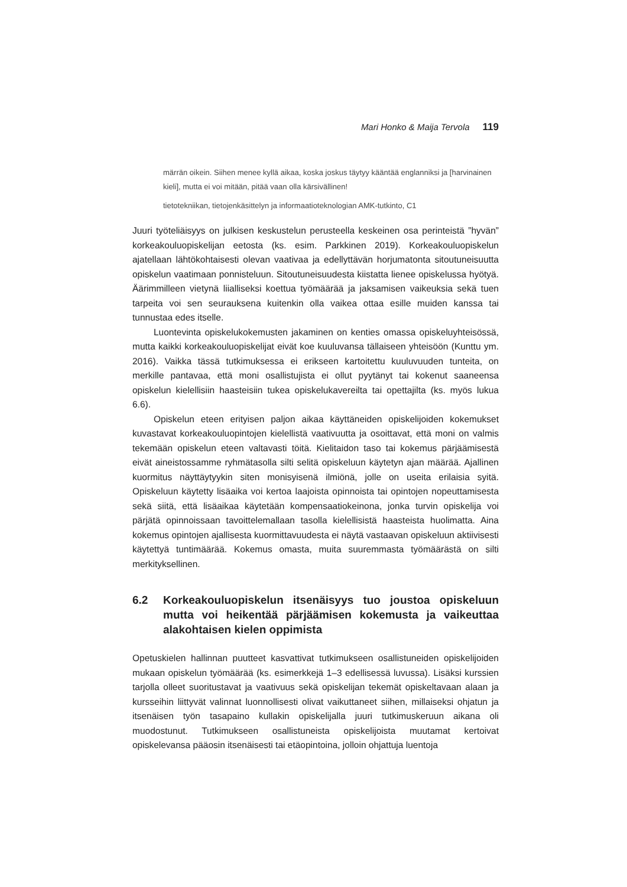Mari Honko & Maija Tervola 119
märrän oikein. Siihen menee kyllä aikaa, koska joskus täytyy kääntää englanniksi ja [harvinainen kieli], mutta ei voi mitään, pitää vaan olla kärsivällinen!
tietotekniikan, tietojenkäsittelyn ja informaatioteknologian AMK-tutkinto, C1
Juuri työteliäisyys on julkisen keskustelun perusteella keskeinen osa perinteistä ”hyvän” korkeakouluopiskelijan eetosta (ks. esim. Parkkinen 2019). Korkeakouluopiskelun ajatellaan lähtökohtaisesti olevan vaativaa ja edellyttävän horjumatonta sitoutuneisuutta opiskelun vaatimaan ponnisteluun. Sitoutuneisuudesta kiistatta lienee opiskelussa hyötyä. Äärimmilleen vietynä liialliseksi koettua työmäärää ja jaksamisen vaikeuksia sekä tuen tarpeita voi sen seurauksena kuitenkin olla vaikea ottaa esille muiden kanssa tai tunnustaa edes itselle.
Luontevinta opiskelukokemusten jakaminen on kenties omassa opiskeluyhteisössä, mutta kaikki korkeakouluopiskelijat eivät koe kuuluvansa tällaiseen yhteisöön (Kunttu ym. 2016). Vaikka tässä tutkimuksessa ei erikseen kartoitettu kuuluvuuden tunteita, on merkille pantavaa, että moni osallistujista ei ollut pyytänyt tai kokenut saaneensa opiskelun kielellisiin haasteisiin tukea opiskelukavereilta tai opettajilta (ks. myös lukua 6.6).
Opiskelun eteen erityisen paljon aikaa käyttäneiden opiskelijoiden kokemukset kuvastavat korkeakouluopintojen kielellistä vaativuutta ja osoittavat, että moni on valmis tekemään opiskelun eteen valtavasti töitä. Kielitaidon taso tai kokemus pärjäämisestä eivät aineistossamme ryhmätasolla silti selitä opiskeluun käytetyn ajan määrää. Ajallinen kuormitus näyttäytyykin siten monisyisenä ilmiönä, jolle on useita erilaisia syitä. Opiskeluun käytetty lisäaika voi kertoa laajoista opinnoista tai opintojen nopeuttamisesta sekä siitä, että lisäaikaa käytetään kompensaatiokeinona, jonka turvin opiskelija voi pärjätä opinnoissaan tavoittelemallaan tasolla kielellisistä haasteista huolimatta. Aina kokemus opintojen ajallisesta kuormittavuudesta ei näytä vastaavan opiskeluun aktiivisesti käytettyä tuntimäärää. Kokemus omasta, muita suuremmasta työmäärästä on silti merkityksellinen.
6.2 Korkeakouluopiskelun itsenäisyys tuo joustoa opiskeluun mutta voi heikentää pärjäämisen kokemusta ja vaikeuttaa alakohtaisen kielen oppimista
Opetuskielen hallinnan puutteet kasvattivat tutkimukseen osallistuneiden opiskelijoiden mukaan opiskelun työmäärää (ks. esimerkkejä 1–3 edellisessä luvussa). Lisäksi kurssien tarjolla olleet suoritustavat ja vaativuus sekä opiskelijan tekemät opiskeltavaan alaan ja kursseihin liittyvät valinnat luonnollisesti olivat vaikuttaneet siihen, millaiseksi ohjatun ja itsenäisen työn tasapaino kullakin opiskelijalla juuri tutkimuskeruun aikana oli muodostunut. Tutkimukseen osallistuneista opiskelijoista muutamat kertoivat opiskelevansa pääosin itsenäisesti tai etäopintoina, jolloin ohjattuja luentoja